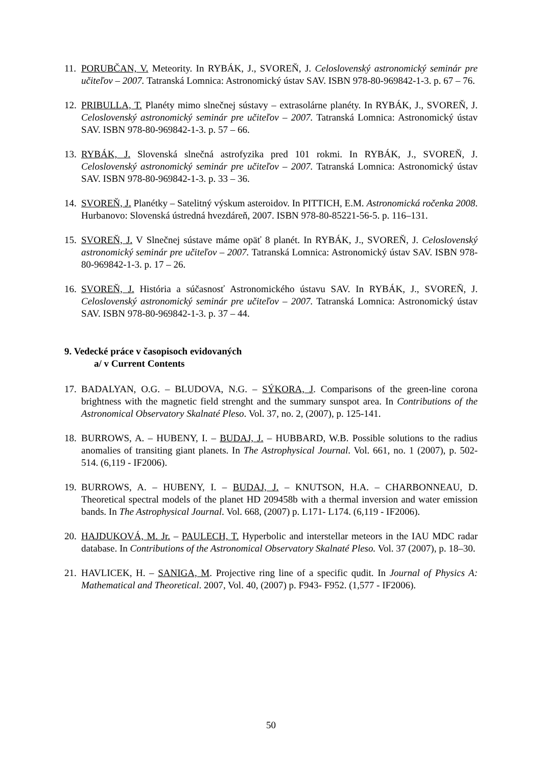11. PORUBČAN, V. Meteority. In RYBÁK, J., SVOREŇ, J. Celoslovenský astronomický seminár pre učiteľov – 2007. Tatranská Lomnica: Astronomický ústav SAV. ISBN 978-80-969842-1-3. p. 67 – 76.
12. PRIBULLA, T. Planéty mimo slnečnej sústavy – extrasolárne planéty. In RYBÁK, J., SVOREŇ, J. Celoslovenský astronomický seminár pre učiteľov – 2007. Tatranská Lomnica: Astronomický ústav SAV. ISBN 978-80-969842-1-3. p. 57 – 66.
13. RYBÁK, J. Slovenská slnečná astrofyzika pred 101 rokmi. In RYBÁK, J., SVOREŇ, J. Celoslovenský astronomický seminár pre učiteľov – 2007. Tatranská Lomnica: Astronomický ústav SAV. ISBN 978-80-969842-1-3. p. 33 – 36.
14. SVOREŇ, J. Planétky – Satelitný výskum asteroidov. In PITTICH, E.M. Astronomická ročenka 2008. Hurbanovo: Slovenská ústredná hvezdáreň, 2007. ISBN 978-80-85221-56-5. p. 116–131.
15. SVOREŇ, J. V Slnečnej sústave máme opäť 8 planét. In RYBÁK, J., SVOREŇ, J. Celoslovenský astronomický seminár pre učiteľov – 2007. Tatranská Lomnica: Astronomický ústav SAV. ISBN 978-80-969842-1-3. p. 17 – 26.
16. SVOREŇ, J. História a súčasnosť Astronomického ústavu SAV. In RYBÁK, J., SVOREŇ, J. Celoslovenský astronomický seminár pre učiteľov – 2007. Tatranská Lomnica: Astronomický ústav SAV. ISBN 978-80-969842-1-3. p. 37 – 44.
9. Vedecké práce v časopisoch evidovaných
a/ v Current Contents
17. BADALYAN, O.G. – BLUDOVA, N.G. – SÝKORA, J. Comparisons of the green-line corona brightness with the magnetic field strenght and the summary sunspot area. In Contributions of the Astronomical Observatory Skalnaté Pleso. Vol. 37, no. 2, (2007), p. 125-141.
18. BURROWS, A. – HUBENY, I. – BUDAJ, J. – HUBBARD, W.B. Possible solutions to the radius anomalies of transiting giant planets. In The Astrophysical Journal. Vol. 661, no. 1 (2007), p. 502-514. (6,119 - IF2006).
19. BURROWS, A. – HUBENY, I. – BUDAJ, J. – KNUTSON, H.A. – CHARBONNEAU, D. Theoretical spectral models of the planet HD 209458b with a thermal inversion and water emission bands. In The Astrophysical Journal. Vol. 668, (2007) p. L171- L174. (6,119 - IF2006).
20. HAJDUKOVÁ, M. Jr. – PAULECH, T. Hyperbolic and interstellar meteors in the IAU MDC radar database. In Contributions of the Astronomical Observatory Skalnaté Pleso. Vol. 37 (2007), p. 18–30.
21. HAVLICEK, H. – SANIGA, M. Projective ring line of a specific qudit. In Journal of Physics A: Mathematical and Theoretical. 2007, Vol. 40, (2007) p. F943- F952. (1,577 - IF2006).
50